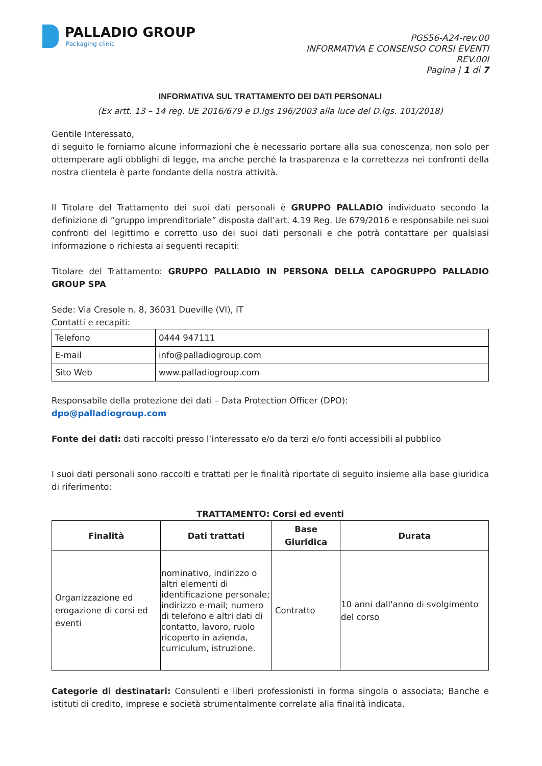PALLADIO GROUP
Packaging clinic
PGS56-A24-rev.00
INFORMATIVA E CONSENSO CORSI EVENTI
REV.00I
Pagina | 1 di 7
INFORMATIVA SUL TRATTAMENTO DEI DATI PERSONALI
(Ex artt. 13 – 14 reg. UE 2016/679 e D.lgs 196/2003 alla luce del D.lgs. 101/2018)
Gentile Interessato,
di seguito le forniamo alcune informazioni che è necessario portare alla sua conoscenza, non solo per ottemperare agli obblighi di legge, ma anche perché la trasparenza e la correttezza nei confronti della nostra clientela è parte fondante della nostra attività.
Il Titolare del Trattamento dei suoi dati personali è GRUPPO PALLADIO individuato secondo la definizione di “gruppo imprenditoriale” disposta dall’art. 4.19 Reg. Ue 679/2016 e responsabile nei suoi confronti del legittimo e corretto uso dei suoi dati personali e che potrà contattare per qualsiasi informazione o richiesta ai seguenti recapiti:
Titolare del Trattamento: GRUPPO PALLADIO IN PERSONA DELLA CAPOGRUPPO PALLADIO GROUP SPA
Sede: Via Cresole n. 8, 36031 Dueville (VI), IT
Contatti e recapiti:
| Telefono | 0444 947111 |
| E-mail | info@palladiogroup.com |
| Sito Web | www.palladiogroup.com |
Responsabile della protezione dei dati – Data Protection Officer (DPO):
dpo@palladiogroup.com
Fonte dei dati: dati raccolti presso l’interessato e/o da terzi e/o fonti accessibili al pubblico
I suoi dati personali sono raccolti e trattati per le finalità riportate di seguito insieme alla base giuridica di riferimento:
TRATTAMENTO: Corsi ed eventi
| Finalità | Dati trattati | Base Giuridica | Durata |
| --- | --- | --- | --- |
| Organizzazione ed erogazione di corsi ed eventi | nominativo, indirizzo o altri elementi di identificazione personale; indirizzo e-mail; numero di telefono e altri dati di contatto, lavoro, ruolo ricoperto in azienda, curriculum, istruzione. | Contratto | 10 anni dall'anno di svolgimento del corso |
Categorie di destinatari: Consulenti e liberi professionisti in forma singola o associata; Banche e istituti di credito, imprese e società strumentalmente correlate alla finalità indicata.